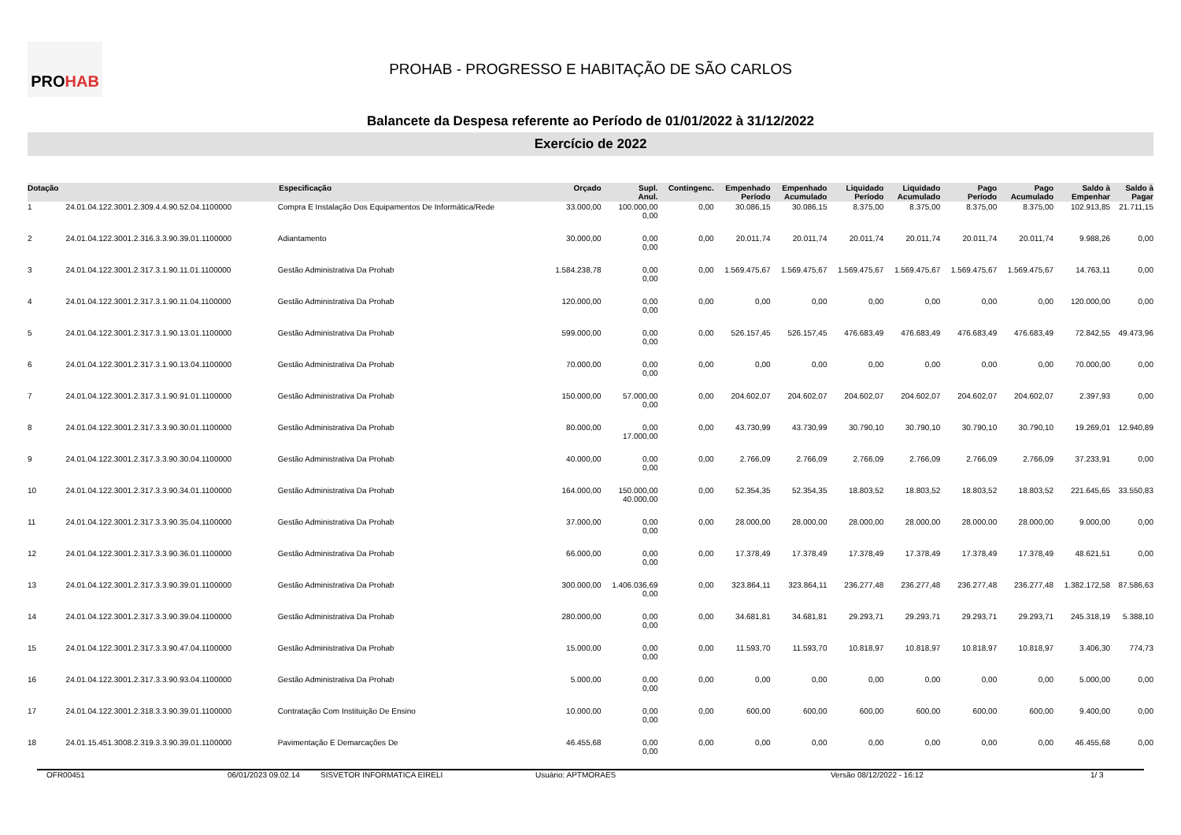PRO HAB
PROHAB - PROGRESSO E HABITAÇÃO DE SÃO CARLOS
Balancete da Despesa referente ao Período de 01/01/2022 à 31/12/2022
Exercício de 2022
| Dotação | Especificação | | Orçado | Supl. Anul. | Contingenc. | Empenhado Período | Empenhado Acumulado | Liquidado Período | Liquidado Acumulado | Pago Período | Pago Acumulado | Saldo à Empenhar | Saldo à Pagar |
| --- | --- | --- | --- | --- | --- | --- | --- | --- | --- | --- | --- | --- | --- |
| 1 | 24.01.04.122.3001.2.309.4.4.90.52.04.1100000 | Compra E Instalação Dos Equipamentos De Informática/Rede | 33.000,00 | 100.000,00 0,00 | 0,00 | 30.086,15 | 30.086,15 | 8.375,00 | 8.375,00 | 8.375,00 | 8.375,00 | 102.913,85 | 21.711,15 |
| 2 | 24.01.04.122.3001.2.316.3.3.90.39.01.1100000 | Adiantamento | 30.000,00 | 0,00 0,00 | 0,00 | 20.011,74 | 20.011,74 | 20.011,74 | 20.011,74 | 20.011,74 | 20.011,74 | 9.988,26 | 0,00 |
| 3 | 24.01.04.122.3001.2.317.3.1.90.11.01.1100000 | Gestão Administrativa Da Prohab | 1.584.238,78 | 0,00 0,00 | 0,00 | 1.569.475,67 | 1.569.475,67 | 1.569.475,67 | 1.569.475,67 | 1.569.475,67 | 1.569.475,67 | 14.763,11 | 0,00 |
| 4 | 24.01.04.122.3001.2.317.3.1.90.11.04.1100000 | Gestão Administrativa Da Prohab | 120.000,00 | 0,00 0,00 | 0,00 | 0,00 | 0,00 | 0,00 | 0,00 | 0,00 | 0,00 | 120.000,00 | 0,00 |
| 5 | 24.01.04.122.3001.2.317.3.1.90.13.01.1100000 | Gestão Administrativa Da Prohab | 599.000,00 | 0,00 0,00 | 0,00 | 526.157,45 | 526.157,45 | 476.683,49 | 476.683,49 | 476.683,49 | 476.683,49 | 72.842,55 | 49.473,96 |
| 6 | 24.01.04.122.3001.2.317.3.1.90.13.04.1100000 | Gestão Administrativa Da Prohab | 70.000,00 | 0,00 0,00 | 0,00 | 0,00 | 0,00 | 0,00 | 0,00 | 0,00 | 0,00 | 70.000,00 | 0,00 |
| 7 | 24.01.04.122.3001.2.317.3.1.90.91.01.1100000 | Gestão Administrativa Da Prohab | 150.000,00 | 57.000,00 0,00 | 0,00 | 204.602,07 | 204.602,07 | 204.602,07 | 204.602,07 | 204.602,07 | 204.602,07 | 2.397,93 | 0,00 |
| 8 | 24.01.04.122.3001.2.317.3.3.90.30.01.1100000 | Gestão Administrativa Da Prohab | 80.000,00 | 0,00 17.000,00 | 0,00 | 43.730,99 | 43.730,99 | 30.790,10 | 30.790,10 | 30.790,10 | 30.790,10 | 19.269,01 | 12.940,89 |
| 9 | 24.01.04.122.3001.2.317.3.3.90.30.04.1100000 | Gestão Administrativa Da Prohab | 40.000,00 | 0,00 0,00 | 0,00 | 2.766,09 | 2.766,09 | 2.766,09 | 2.766,09 | 2.766,09 | 2.766,09 | 37.233,91 | 0,00 |
| 10 | 24.01.04.122.3001.2.317.3.3.90.34.01.1100000 | Gestão Administrativa Da Prohab | 164.000,00 | 150.000,00 40.000,00 | 0,00 | 52.354,35 | 52.354,35 | 18.803,52 | 18.803,52 | 18.803,52 | 18.803,52 | 221.645,65 | 33.550,83 |
| 11 | 24.01.04.122.3001.2.317.3.3.90.35.04.1100000 | Gestão Administrativa Da Prohab | 37.000,00 | 0,00 0,00 | 0,00 | 28.000,00 | 28.000,00 | 28.000,00 | 28.000,00 | 28.000,00 | 28.000,00 | 9.000,00 | 0,00 |
| 12 | 24.01.04.122.3001.2.317.3.3.90.36.01.1100000 | Gestão Administrativa Da Prohab | 66.000,00 | 0,00 0,00 | 0,00 | 17.378,49 | 17.378,49 | 17.378,49 | 17.378,49 | 17.378,49 | 17.378,49 | 48.621,51 | 0,00 |
| 13 | 24.01.04.122.3001.2.317.3.3.90.39.01.1100000 | Gestão Administrativa Da Prohab | 300.000,00 | 1.406.036,69 0,00 | 0,00 | 323.864,11 | 323.864,11 | 236.277,48 | 236.277,48 | 236.277,48 | 236.277,48 | 1.382.172,58 | 87.586,63 |
| 14 | 24.01.04.122.3001.2.317.3.3.90.39.04.1100000 | Gestão Administrativa Da Prohab | 280.000,00 | 0,00 0,00 | 0,00 | 34.681,81 | 34.681,81 | 29.293,71 | 29.293,71 | 29.293,71 | 29.293,71 | 245.318,19 | 5.388,10 |
| 15 | 24.01.04.122.3001.2.317.3.3.90.47.04.1100000 | Gestão Administrativa Da Prohab | 15.000,00 | 0,00 0,00 | 0,00 | 11.593,70 | 11.593,70 | 10.818,97 | 10.818,97 | 10.818,97 | 10.818,97 | 3.406,30 | 774,73 |
| 16 | 24.01.04.122.3001.2.317.3.3.90.93.04.1100000 | Gestão Administrativa Da Prohab | 5.000,00 | 0,00 0,00 | 0,00 | 0,00 | 0,00 | 0,00 | 0,00 | 0,00 | 0,00 | 5.000,00 | 0,00 |
| 17 | 24.01.04.122.3001.2.318.3.3.90.39.01.1100000 | Contratação Com Instituição De Ensino | 10.000,00 | 0,00 0,00 | 0,00 | 600,00 | 600,00 | 600,00 | 600,00 | 600,00 | 600,00 | 9.400,00 | 0,00 |
| 18 | 24.01.15.451.3008.2.319.3.3.90.39.01.1100000 | Pavimentação E Demarcações De | 46.455,68 | 0,00 0,00 | 0,00 | 0,00 | 0,00 | 0,00 | 0,00 | 0,00 | 0,00 | 46.455,68 | 0,00 |
OFR00451 06/01/2023 09.02.14 SISVETOR INFORMATICA EIRELI Usuário: APTMORAES Versão 08/12/2022 - 16:12 1/ 3